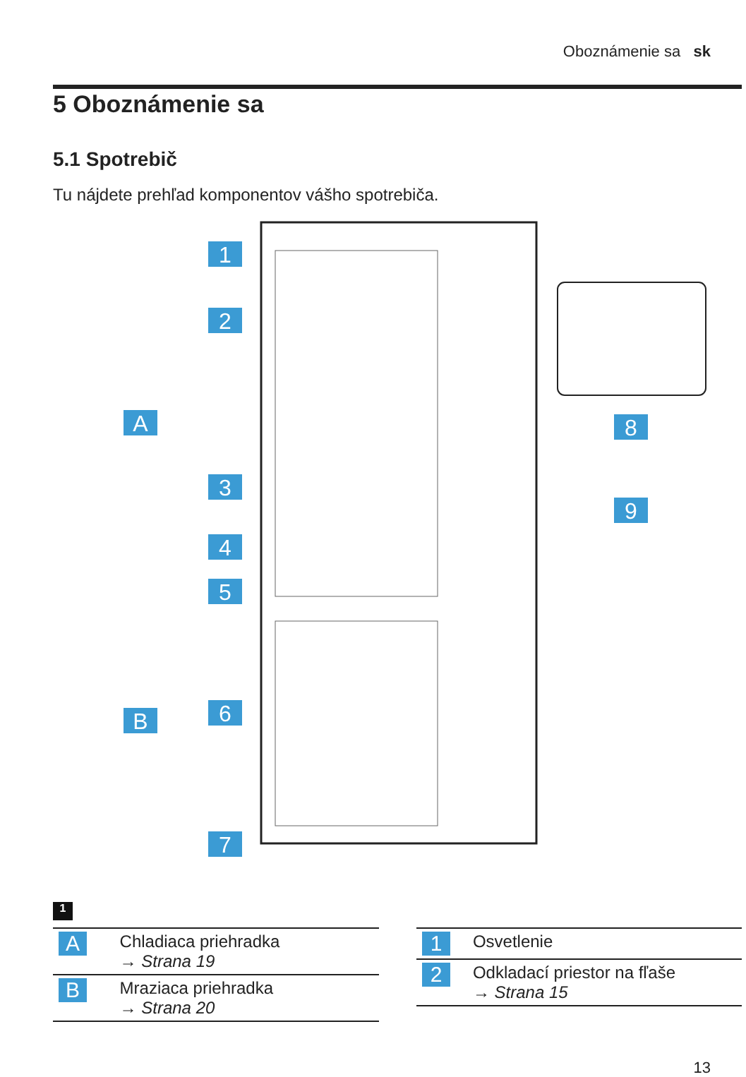Oboznámenie sa sk
5 Oboznámenie sa
5.1 Spotrebič
Tu nájdete prehľad komponentov vášho spotrebiča.
1
2
3
4
5
6
7
A
B
8
9
1
| A | Chladiaca priehradka → Strana 19 |
| B | Mraziaca priehradka → Strana 20 |
| 1 | Osvetlenie |
| 2 | Odkladací priestor na fľaše → Strana 15 |
13